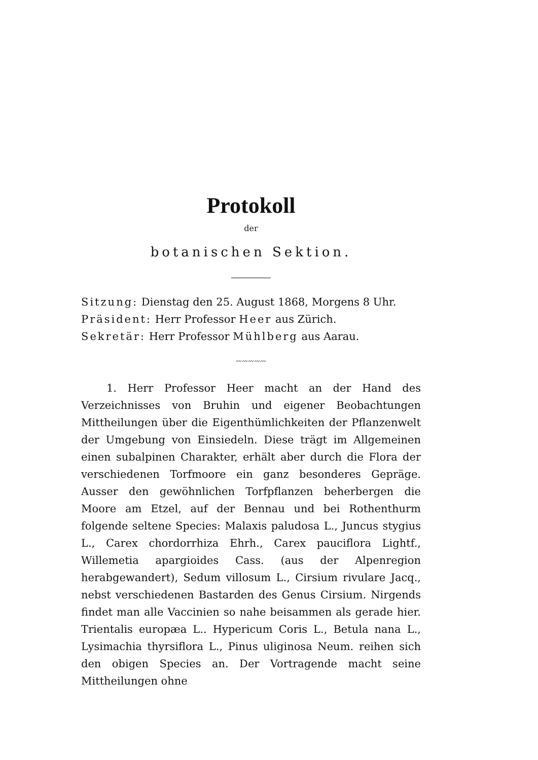Protokoll
der
botanischen Sektion.
Sitzung: Dienstag den 25. August 1868, Morgens 8 Uhr.
Präsident: Herr Professor Heer aus Zürich.
Sekretär: Herr Professor Mühlberg aus Aarau.
〰〰〰〰〰
1. Herr Professor Heer macht an der Hand des Verzeichnisses von Bruhin und eigener Beobachtungen Mittheilungen über die Eigenthümlichkeiten der Pflanzenwelt der Umgebung von Einsiedeln. Diese trägt im Allgemeinen einen subalpinen Charakter, erhält aber durch die Flora der verschiedenen Torfmoore ein ganz besonderes Gepräge. Ausser den gewöhnlichen Torfpflanzen beherbergen die Moore am Etzel, auf der Bennau und bei Rothenthurm folgende seltene Species: Malaxis paludosa L., Juncus stygius L., Carex chordorrhiza Ehrh., Carex pauciflora Lightf., Willemetia apargioides Cass. (aus der Alpenregion herabgewandert), Sedum villosum L., Cirsium rivulare Jacq., nebst verschiedenen Bastarden des Genus Cirsium. Nirgends findet man alle Vaccinien so nahe beisammen als gerade hier. Trientalis europæa L.. Hypericum Coris L., Betula nana L., Lysimachia thyrsiflora L., Pinus uliginosa Neum. reihen sich den obigen Species an. Der Vortragende macht seine Mittheilungen ohne